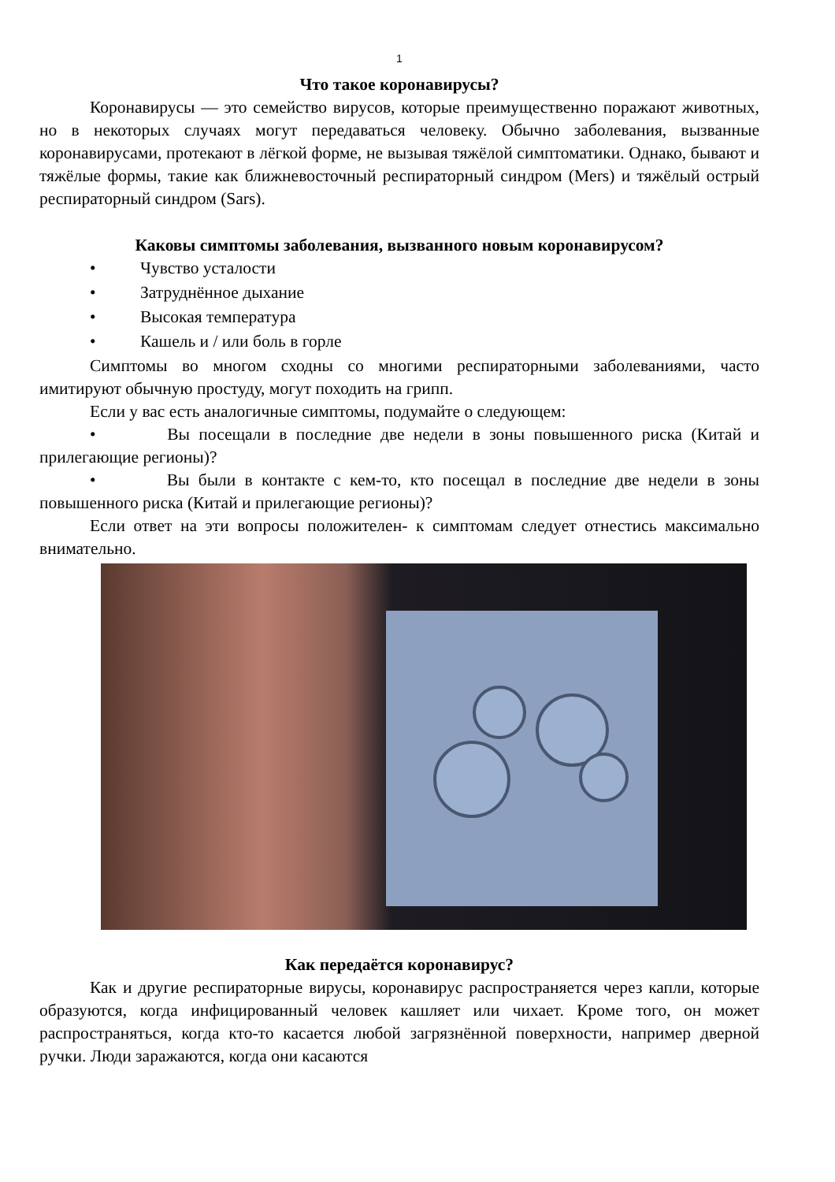1
Что такое коронавирусы?
Коронавирусы — это семейство вирусов, которые преимущественно поражают животных, но в некоторых случаях могут передаваться человеку. Обычно заболевания, вызванные коронавирусами, протекают в лёгкой форме, не вызывая тяжёлой симптоматики. Однако, бывают и тяжёлые формы, такие как ближневосточный респираторный синдром (Mers) и тяжёлый острый респираторный синдром (Sars).
Каковы симптомы заболевания, вызванного новым коронавирусом?
• Чувство усталости
• Затруднённое дыхание
• Высокая температура
• Кашель и / или боль в горле
Симптомы во многом сходны со многими респираторными заболеваниями, часто имитируют обычную простуду, могут походить на грипп.
Если у вас есть аналогичные симптомы, подумайте о следующем:
• Вы посещали в последние две недели в зоны повышенного риска (Китай и прилегающие регионы)?
• Вы были в контакте с кем-то, кто посещал в последние две недели в зоны повышенного риска (Китай и прилегающие регионы)?
Если ответ на эти вопросы положителен- к симптомам следует отнестись максимально внимательно.
Как передаётся коронавирус?
Как и другие респираторные вирусы, коронавирус распространяется через капли, которые образуются, когда инфицированный человек кашляет или чихает. Кроме того, он может распространяться, когда кто-то касается любой загрязнённой поверхности, например дверной ручки. Люди заражаются, когда они касаются